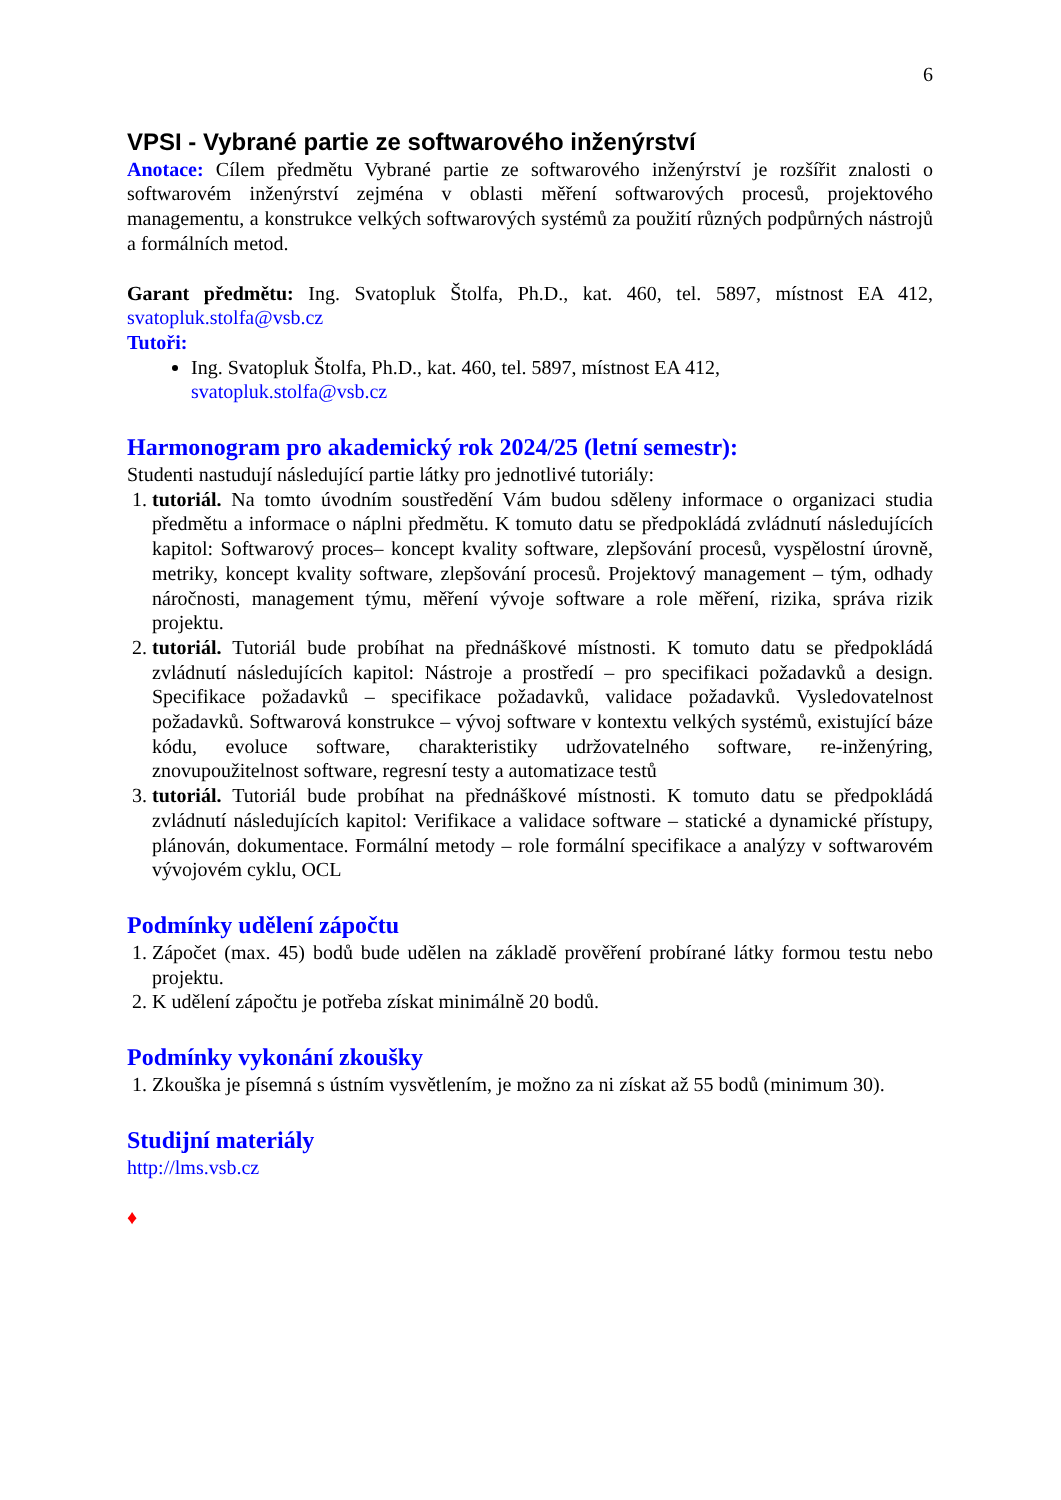6
VPSI - Vybrané partie ze softwarového inženýrství
Anotace: Cílem předmětu Vybrané partie ze softwarového inženýrství je rozšířit znalosti o softwarovém inženýrství zejména v oblasti měření softwarových procesů, projektového managementu, a konstrukce velkých softwarových systémů za použití různých podpůrných nástrojů a formálních metod.
Garant předmětu: Ing. Svatopluk Štolfa, Ph.D., kat. 460, tel. 5897, místnost EA 412, svatopluk.stolfa@vsb.cz
Tutoři:
Ing. Svatopluk Štolfa, Ph.D., kat. 460, tel. 5897, místnost EA 412,
svatopluk.stolfa@vsb.cz
Harmonogram pro akademický rok 2024/25 (letní semestr):
Studenti nastudují následující partie látky pro jednotlivé tutoriály:
1. tutoriál. Na tomto úvodním soustředění Vám budou sděleny informace o organizaci studia předmětu a informace o náplni předmětu. K tomuto datu se předpokládá zvládnutí následujících kapitol: Softwarový proces– koncept kvality software, zlepšování procesů, vyspělostní úrovně, metriky, koncept kvality software, zlepšování procesů. Projektový management – tým, odhady náročnosti, management týmu, měření vývoje software a role měření, rizika, správa rizik projektu.
2. tutoriál. Tutoriál bude probíhat na přednáškové místnosti. K tomuto datu se předpokládá zvládnutí následujících kapitol: Nástroje a prostředí – pro specifikaci požadavků a design. Specifikace požadavků – specifikace požadavků, validace požadavků. Vysledovatelnost požadavků. Softwarová konstrukce – vývoj software v kontextu velkých systémů, existující báze kódu, evoluce software, charakteristiky udržovatelného software, re-inženýring, znovupoužitelnost software, regresní testy a automatizace testů
3. tutoriál. Tutoriál bude probíhat na přednáškové místnosti. K tomuto datu se předpokládá zvládnutí následujících kapitol: Verifikace a validace software – statické a dynamické přístupy, plánován, dokumentace. Formální metody – role formální specifikace a analýzy v softwarovém vývojovém cyklu, OCL
Podmínky udělení zápočtu
1. Zápočet (max. 45) bodů bude udělen na základě prověření probírané látky formou testu nebo projektu.
2. K udělení zápočtu je potřeba získat minimálně 20 bodů.
Podmínky vykonání zkoušky
1. Zkouška je písemná s ústním vysvětlením, je možno za ni získat až 55 bodů (minimum 30).
Studijní materiály
http://lms.vsb.cz
♦